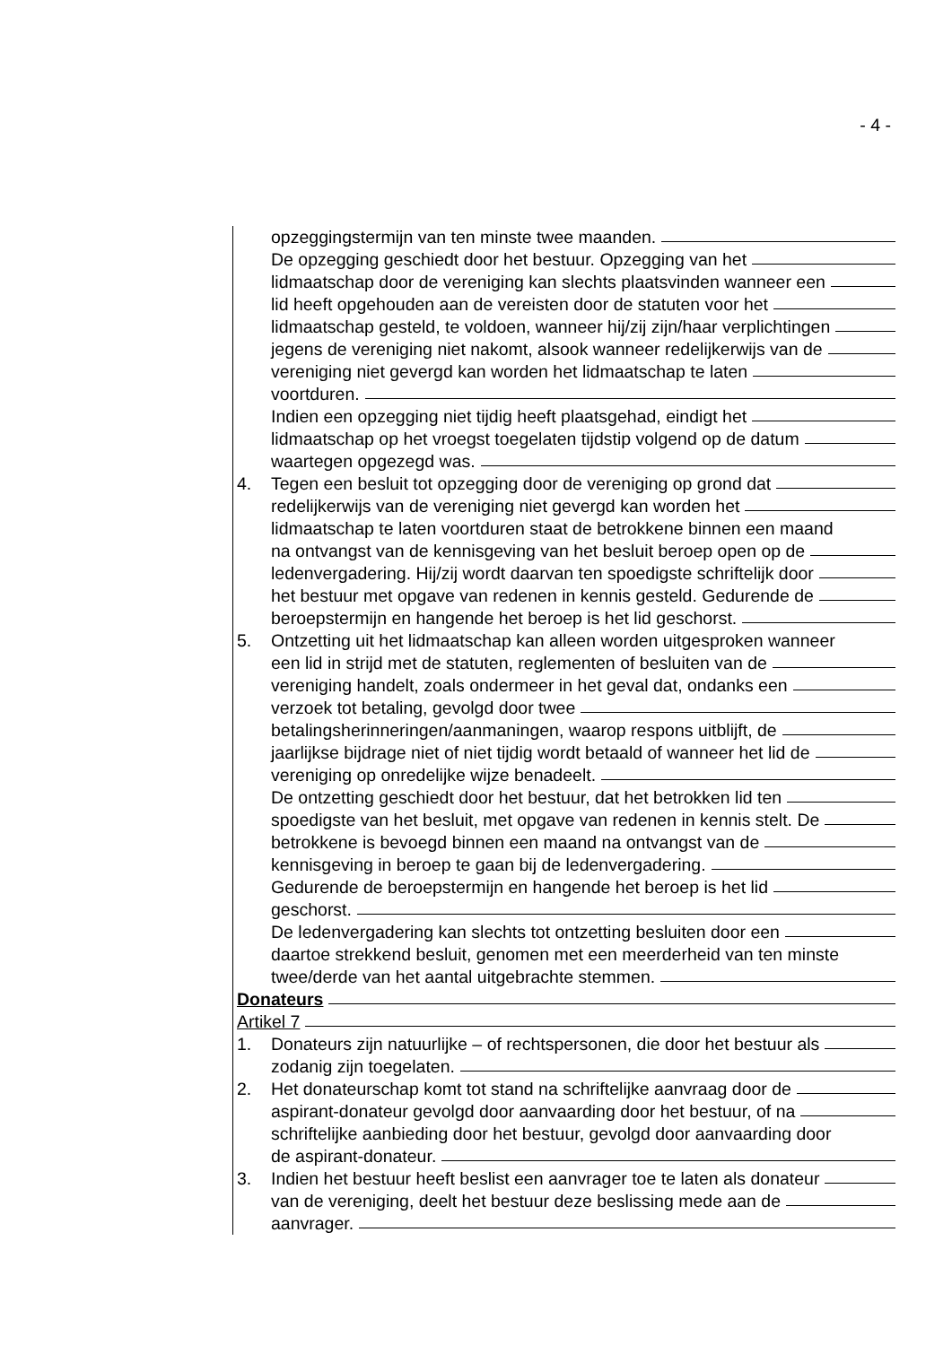- 4 -
opzeggingstermijn van ten minste twee maanden.
De opzegging geschiedt door het bestuur. Opzegging van het
lidmaatschap door de vereniging kan slechts plaatsvinden wanneer een
lid heeft opgehouden aan de vereisten door de statuten voor het
lidmaatschap gesteld, te voldoen, wanneer hij/zij zijn/haar verplichtingen
jegens de vereniging niet nakomt, alsook wanneer redelijkerwijs van de
vereniging niet gevergd kan worden het lidmaatschap te laten
voortduren.
Indien een opzegging niet tijdig heeft plaatsgehad, eindigt het
lidmaatschap op het vroegst toegelaten tijdstip volgend op de datum
waartegen opgezegd was.
4. Tegen een besluit tot opzegging door de vereniging op grond dat
redelijkerwijs van de vereniging niet gevergd kan worden het
lidmaatschap te laten voortduren staat de betrokkene binnen een maand
na ontvangst van de kennisgeving van het besluit beroep open op de
ledenvergadering. Hij/zij wordt daarvan ten spoedigste schriftelijk door
het bestuur met opgave van redenen in kennis gesteld. Gedurende de
beroepstermijn en hangende het beroep is het lid geschorst.
5. Ontzetting uit het lidmaatschap kan alleen worden uitgesproken wanneer
een lid in strijd met de statuten, reglementen of besluiten van de
vereniging handelt, zoals ondermeer in het geval dat, ondanks een
verzoek tot betaling, gevolgd door twee
betalingsherinneringen/aanmaningen, waarop respons uitblijft, de
jaarlijkse bijdrage niet of niet tijdig wordt betaald of wanneer het lid de
vereniging op onredelijke wijze benadeelt.
De ontzetting geschiedt door het bestuur, dat het betrokken lid ten
spoedigste van het besluit, met opgave van redenen in kennis stelt. De
betrokkene is bevoegd binnen een maand na ontvangst van de
kennisgeving in beroep te gaan bij de ledenvergadering.
Gedurende de beroepstermijn en hangende het beroep is het lid
geschorst.
De ledenvergadering kan slechts tot ontzetting besluiten door een
daartoe strekkend besluit, genomen met een meerderheid van ten minste
twee/derde van het aantal uitgebrachte stemmen.
Donateurs
Artikel 7
1. Donateurs zijn natuurlijke – of rechtspersonen, die door het bestuur als
zodanig zijn toegelaten.
2. Het donateurschap komt tot stand na schriftelijke aanvraag door de
aspirant-donateur gevolgd door aanvaarding door het bestuur, of na
schriftelijke aanbieding door het bestuur, gevolgd door aanvaarding door
de aspirant-donateur.
3. Indien het bestuur heeft beslist een aanvrager toe te laten als donateur
van de vereniging, deelt het bestuur deze beslissing mede aan de
aanvrager.